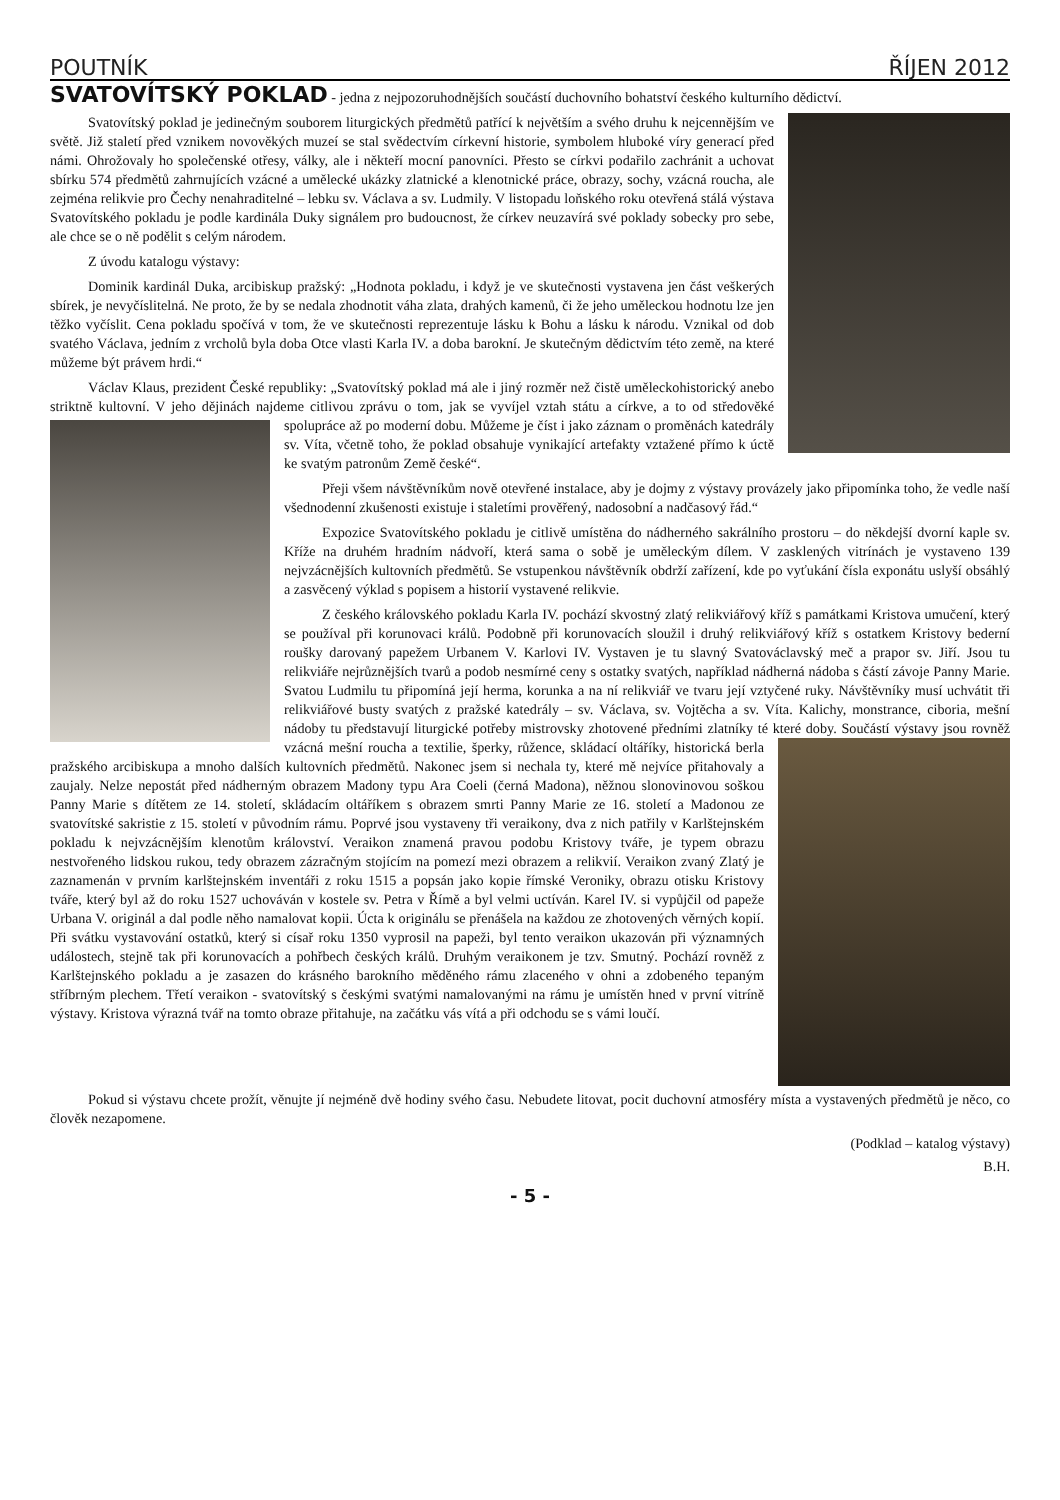POUTNÍK ŘÍJEN 2012
SVATOVÍTSKÝ POKLAD - jedna z nejpozoruhodnějších součástí duchovního bohatství českého kulturního dědictví.
Svatovítský poklad je jedinečným souborem liturgických předmětů patřící k největším a svého druhu k nejcennějším ve světě. Již staletí před vznikem novověkých muzeí se stal svědectvím církevní historie, symbolem hluboké víry generací před námi. Ohrožovaly ho společenské otřesy, války, ale i někteří mocní panovníci. Přesto se církvi podařilo zachránit a uchovat sbírku 574 předmětů zahrnujících vzácné a umělecké ukázky zlatnické a klenotnické práce, obrazy, sochy, vzácná roucha, ale zejména relikvie pro Čechy nenahraditelné – lebku sv. Václava a sv. Ludmily. V listopadu loňského roku otevřená stálá výstava Svatovítského pokladu je podle kardinála Duky signálem pro budoucnost, že církev neuzavírá své poklady sobecky pro sebe, ale chce se o ně podělit s celým národem.
Z úvodu katalogu výstavy:
Dominik kardinál Duka, arcibiskup pražský: „Hodnota pokladu, i když je ve skutečnosti vystavena jen část veškerých sbírek, je nevyčíslitelná. Ne proto, že by se nedala zhodnotit váha zlata, drahých kamenů, či že jeho uměleckou hodnotu lze jen těžko vyčíslit. Cena pokladu spočívá v tom, že ve skutečnosti reprezentuje lásku k Bohu a lásku k národu. Vznikal od dob svatého Václava, jedním z vrcholů byla doba Otce vlasti Karla IV. a doba barokní. Je skutečným dědictvím této země, na které můžeme být právem hrdi.“
Václav Klaus, prezident České republiky: „Svatovítský poklad má ale i jiný rozměr než čistě uměleckohistorický anebo striktně kultovní. V jeho dějinách najdeme citlivou zprávu o tom, jak se vyvíjel vztah státu a církve, a to od středověké spolupráce až po moderní dobu. Můžeme je číst i jako záznam o proměnách katedrály sv. Víta, včetně toho, že poklad obsahuje vynikající artefakty vztažené přímo k úctě ke svatým patronům Země české“.
Přeji všem návštěvníkům nově otevřené instalace, aby je dojmy z výstavy provázely jako připomínka toho, že vedle naší všednodenní zkušenosti existuje i staletími prověřený, nadosobní a nadčasový řád.“
Expozice Svatovítského pokladu je citlivě umístěna do nádherného sakrálního prostoru – do někdejší dvorní kaple sv. Kříže na druhém hradním nádvoří, která sama o sobě je uměleckým dílem. V zasklených vitrínách je vystaveno 139 nejvzácnějších kultovních předmětů. Se vstupenkou návštěvník obdrží zařízení, kde po vyťukání čísla exponátu uslyší obsáhlý a zasvěcený výklad s popisem a historií vystavené relikvie.
Z českého královského pokladu Karla IV. pochází skvostný zlatý relikviářový kříž s památkami Kristova umučení, který se používal při korunovaci králů. Podobně při korunovacích sloužil i druhý relikviářový kříž s ostatkem Kristovy bederní roušky darovaný papežem Urbanem V. Karlovi IV. Vystaven je tu slavný Svatováclavský meč a prapor sv. Jiří. Jsou tu relikviáře nejrůznějších tvarů a podob nesmírné ceny s ostatky svatých, například nádherná nádoba s částí závoje Panny Marie. Svatou Ludmilu tu připomíná její herma, korunka a na ní relikviář ve tvaru její vztyčené ruky. Návštěvníky musí uchvátit tři relikviářové busty svatých z pražské katedrály – sv. Václava, sv. Vojtěcha a sv. Víta. Kalichy, monstrance, ciboria, mešní nádoby tu představují liturgické potřeby mistrovsky zhotovené předními zlatníky té které doby. Součástí výstavy jsou rovněž vzácná mešní roucha a textilie, šperky, růžence, skládací oltáříky, historická berla pražského arcibiskupa a mnoho dalších kultovních předmětů. Nakonec jsem si nechala ty, které mě nejvíce přitahovaly a zaujaly. Nelze nepostát před nádherným obrazem Madony typu Ara Coeli (černá Madona), něžnou slonovinovou soškou Panny Marie s dítětem ze 14. století, skládacím oltáříkem s obrazem smrti Panny Marie ze 16. století a Madonou ze svatovítské sakristie z 15. století v původním rámu. Poprvé jsou vystaveny tři veraikony, dva z nich patřily v Karlštejnském pokladu k nejvzácnějším klenotům království. Veraikon znamená pravou podobu Kristovy tváře, je typem obrazu nestvořeného lidskou rukou, tedy obrazem zázračným stojícím na pomezí mezi obrazem a relikvií. Veraikon zvaný Zlatý je zaznamenán v prvním karlštejnském inventáři z roku 1515 a popsán jako kopie římské Veroniky, obrazu otisku Kristovy tváře, který byl až do roku 1527 uchováván v kostele sv. Petra v Římě a byl velmi uctíván. Karel IV. si vypůjčil od papeže Urbana V. originál a dal podle něho namalovat kopii. Úcta k originálu se přenášela na každou ze zhotovených věrných kopií. Při svátku vystavování ostatků, který si císař roku 1350 vyprosil na papeži, byl tento veraikon ukazován při významných událostech, stejně tak při korunovacích a pohřbech českých králů. Druhým veraikonem je tzv. Smutný. Pochází rovněž z Karlštejnského pokladu a je zasazen do krásného barokního měděného rámu zlaceného v ohni a zdobeného tepaným stříbrným plechem. Třetí veraikon - svatovítský s českými svatými namalovanými na rámu je umístěn hned v první vitríně výstavy. Kristova výrazná tvář na tomto obraze přitahuje, na začátku vás vítá a při odchodu se s vámi loučí.
Pokud si výstavu chcete prožít, věnujte jí nejméně dvě hodiny svého času. Nebudete litovat, pocit duchovní atmosféry místa a vystavených předmětů je něco, co člověk nezapomene.
(Podklad – katalog výstavy)
B.H.
- 5 -